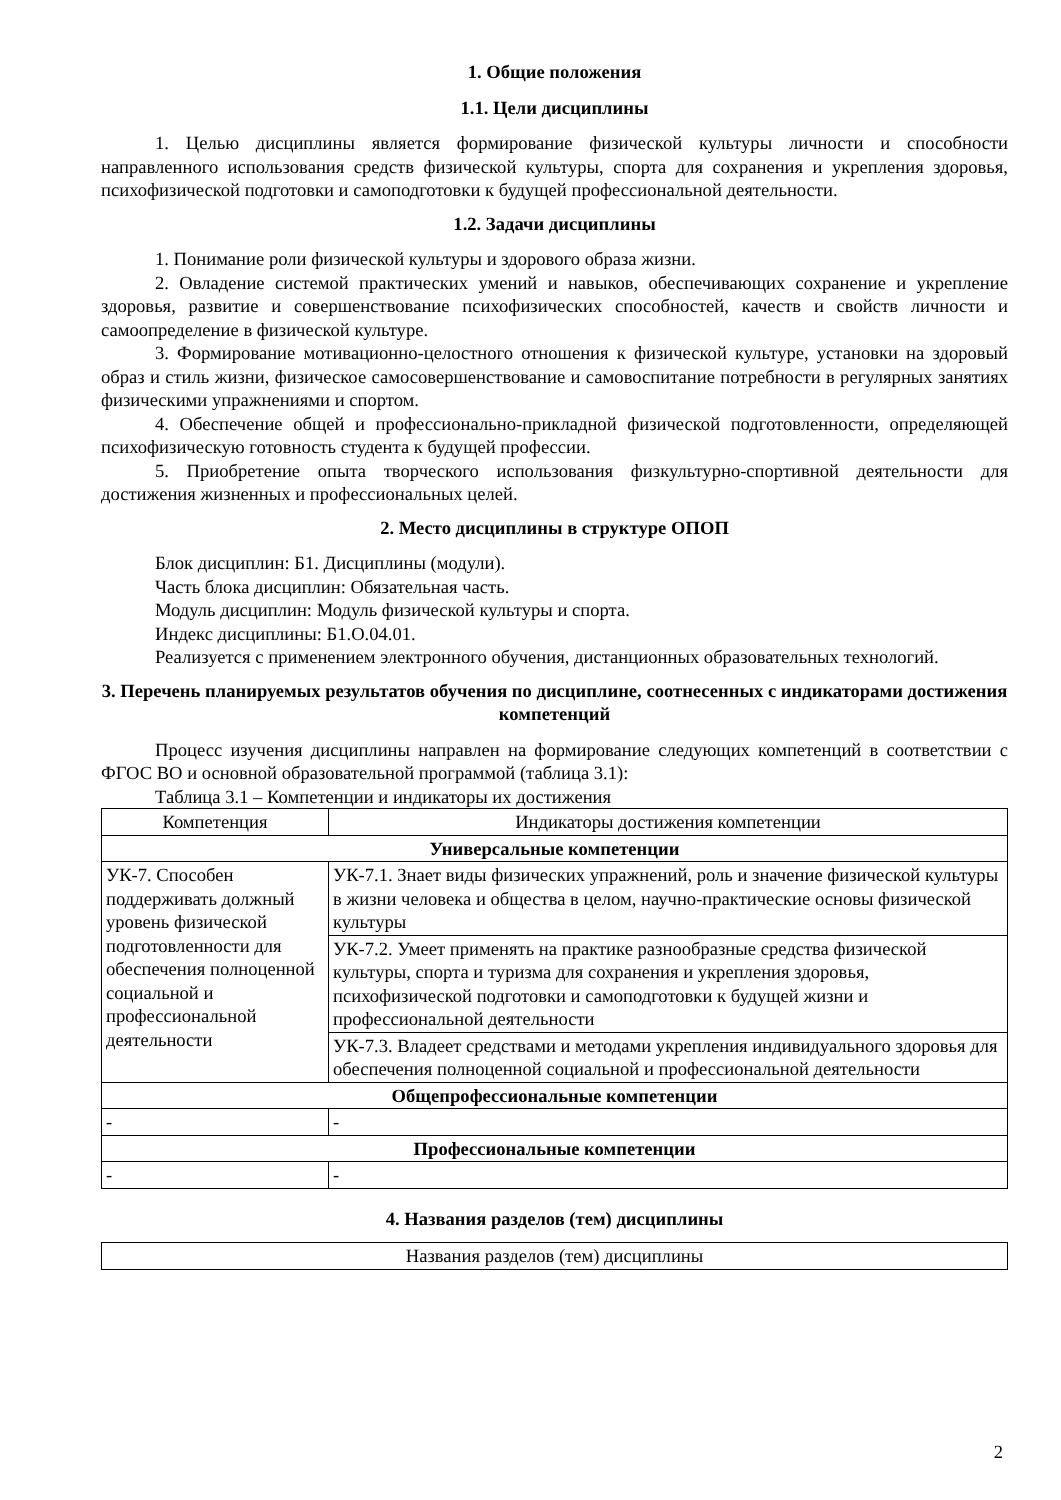1. Общие положения
1.1. Цели дисциплины
1. Целью дисциплины является формирование физической культуры личности и способности направленного использования средств физической культуры, спорта для сохранения и укрепления здоровья, психофизической подготовки и самоподготовки к будущей профессиональной деятельности.
1.2. Задачи дисциплины
1. Понимание роли физической культуры и здорового образа жизни.
2. Овладение системой практических умений и навыков, обеспечивающих сохранение и укрепление здоровья, развитие и совершенствование психофизических способностей, качеств и свойств личности и самоопределение в физической культуре.
3. Формирование мотивационно-целостного отношения к физической культуре, установки на здоровый образ и стиль жизни, физическое самосовершенствование и самовоспитание потребности в регулярных занятиях физическими упражнениями и спортом.
4. Обеспечение общей и профессионально-прикладной физической подготовленности, определяющей психофизическую готовность студента к будущей профессии.
5. Приобретение опыта творческого использования физкультурно-спортивной деятельности для достижения жизненных и профессиональных целей.
2. Место дисциплины в структуре ОПОП
Блок дисциплин: Б1. Дисциплины (модули).
Часть блока дисциплин: Обязательная часть.
Модуль дисциплин: Модуль физической культуры и спорта.
Индекс дисциплины: Б1.О.04.01.
Реализуется с применением электронного обучения, дистанционных образовательных технологий.
3. Перечень планируемых результатов обучения по дисциплине, соотнесенных с индикаторами достижения компетенций
Процесс изучения дисциплины направлен на формирование следующих компетенций в соответствии с ФГОС ВО и основной образовательной программой (таблица 3.1):
Таблица 3.1 – Компетенции и индикаторы их достижения
| Компетенция | Индикаторы достижения компетенции |
| --- | --- |
| Универсальные компетенции | |
| УК-7. Способен поддерживать должный уровень физической подготовленности для обеспечения полноценной социальной и профессиональной деятельности | УК-7.1. Знает виды физических упражнений, роль и значение физической культуры в жизни человека и общества в целом, научно-практические основы физической культуры |
| | УК-7.2. Умеет применять на практике разнообразные средства физической культуры, спорта и туризма для сохранения и укрепления здоровья, психофизической подготовки и самоподготовки к будущей жизни и профессиональной деятельности |
| | УК-7.3. Владеет средствами и методами укрепления индивидуального здоровья для обеспечения полноценной социальной и профессиональной деятельности |
| Общепрофессиональные компетенции | |
| - | - |
| Профессиональные компетенции | |
| - | - |
4. Названия разделов (тем) дисциплины
| Названия разделов (тем) дисциплины |
| --- |
2